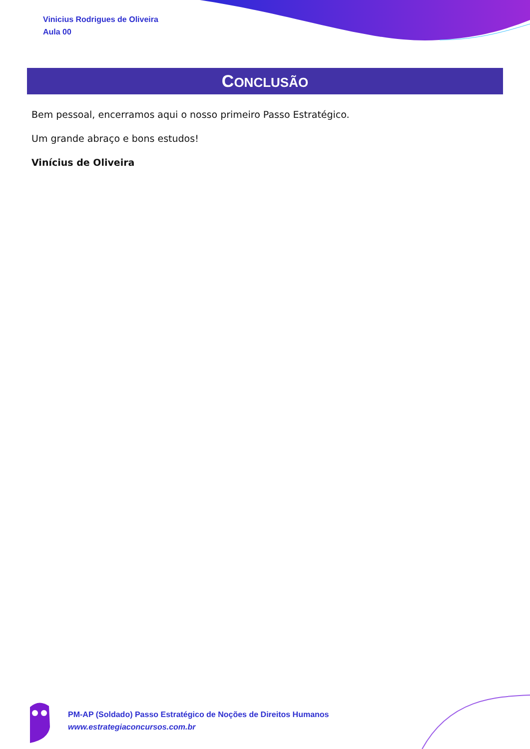Vinicius Rodrigues de Oliveira
Aula 00
CONCLUSÃO
Bem pessoal, encerramos aqui o nosso primeiro Passo Estratégico.
Um grande abraço e bons estudos!
Vinícius de Oliveira
PM-AP (Soldado) Passo Estratégico de Noções de Direitos Humanos
www.estrategiaconcursos.com.br